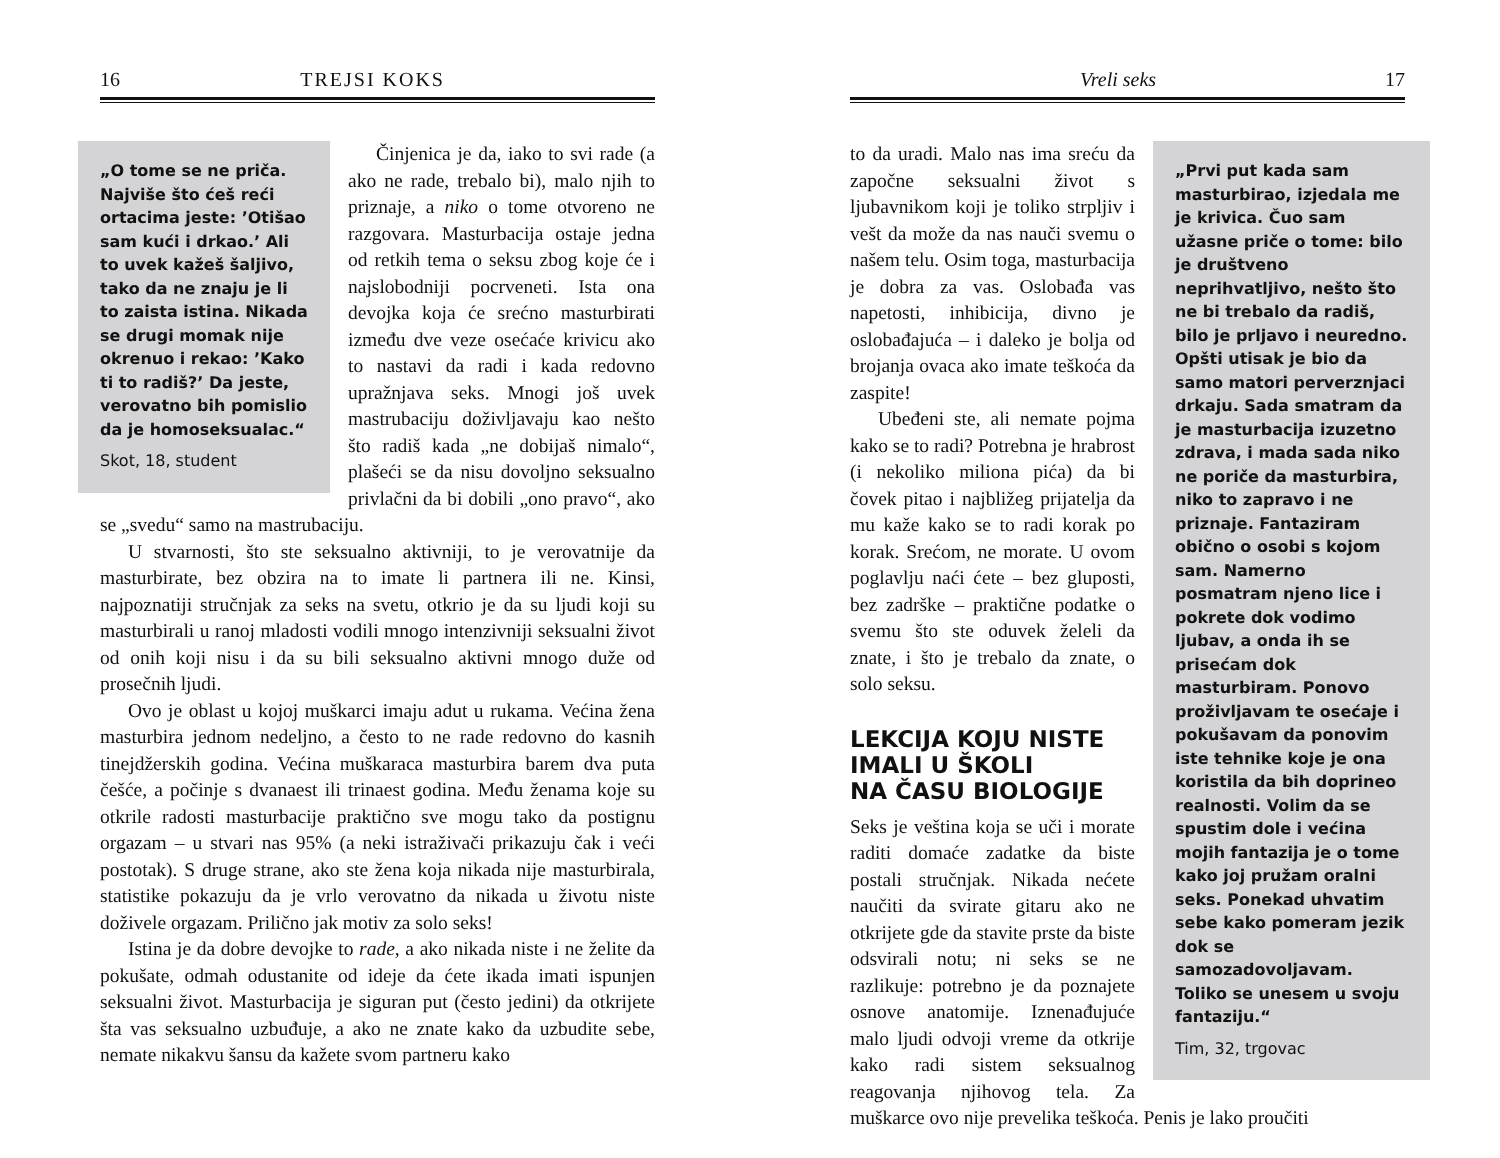16 TREJSI KOKS
„O tome se ne priča. Najviše što ćeš reći ortacima jeste: ’Otišao sam kući i drkao.’ Ali to uvek kažeš šaljivo, tako da ne znaju je li to zaista istina. Nikada se drugi momak nije okrenuo i rekao: ’Kako ti to radiš?’ Da jeste, verovatno bih pomislio da je homoseksualac.“
Skot, 18, student
Činjenica je da, iako to svi rade (a ako ne rade, trebalo bi), malo njih to priznaje, a niko o tome otvoreno ne razgovara. Masturbacija ostaje jedna od retkih tema o seksu zbog koje će i najslobodniji pocrveneti. Ista ona devojka koja će srećno masturbirati između dve veze osećaće krivicu ako to nastavi da radi i kada redovno upražnjava seks. Mnogi još uvek mastrubaciju doživljavaju kao nešto što radiš kada „ne dobijaš nimalo“, plašeći se da nisu dovoljno seksualno privlačni da bi dobili „ono pravo“, ako se „svedu“ samo na mastrubaciju.
U stvarnosti, što ste seksualno aktivniji, to je verovatnije da masturbirate, bez obzira na to imate li partnera ili ne. Kinsi, najpoznatiji stručnjak za seks na svetu, otkrio je da su ljudi koji su masturbirali u ranoj mladosti vodili mnogo intenzivniji seksualni život od onih koji nisu i da su bili seksualno aktivni mnogo duže od prosečnih ljudi.
Ovo je oblast u kojoj muškarci imaju adut u rukama. Većina žena masturbira jednom nedeljno, a često to ne rade redovno do kasnih tinejdžerskih godina. Većina muškaraca masturbira barem dva puta češće, a počinje s dvanaest ili trinaest godina. Među ženama koje su otkrile radosti masturbacije praktično sve mogu tako da postignu orgazam – u stvari nas 95% (a neki istraživači prikazuju čak i veći postotak). S druge strane, ako ste žena koja nikada nije masturbirala, statistike pokazuju da je vrlo verovatno da nikada u životu niste doživele orgazam. Prilično jak motiv za solo seks!
Istina je da dobre devojke to rade, a ako nikada niste i ne želite da pokušate, odmah odustanite od ideje da ćete ikada imati ispunjen seksualni život. Masturbacija je siguran put (često jedini) da otkrijete šta vas seksualno uzbuđuje, a ako ne znate kako da uzbudite sebe, nemate nikakvu šansu da kažete svom partneru kako
Vreli seks 17
„Prvi put kada sam masturbirao, izjedala me je krivica. Čuo sam užasne priče o tome: bilo je društveno neprihvatljivo, nešto što ne bi trebalo da radiš, bilo je prljavo i neuredno. Opšti utisak je bio da samo matori perverznjaci drkaju. Sada smatram da je masturbacija izuzetno zdrava, i mada sada niko ne poriče da masturbira, niko to zapravo i ne priznaje. Fantaziram obično o osobi s kojom sam. Namerno posmatram njeno lice i pokrete dok vodimo ljubav, a onda ih se prisećam dok masturbiram. Ponovo proživljavam te osećaje i pokušavam da ponovim iste tehnike koje je ona koristila da bih doprineo realnosti. Volim da se spustim dole i većina mojih fantazija je o tome kako joj pružam oralni seks. Ponekad uhvatim sebe kako pomeram jezik dok se samozadovoljavam. Toliko se unesem u svoju fantaziju.“
Tim, 32, trgovac
to da uradi. Malo nas ima sreću da započne seksualni život s ljubavnikom koji je toliko strpljiv i vešt da može da nas nauči svemu o našem telu. Osim toga, masturbacija je dobra za vas. Oslobađa vas napetosti, inhibicija, divno je oslobađajuća – i daleko je bolja od brojanja ovaca ako imate teškoća da zaspite!
Ubeđeni ste, ali nemate pojma kako se to radi? Potrebna je hrabrost (i nekoliko miliona pića) da bi čovek pitao i najbližeg prijatelja da mu kaže kako se to radi korak po korak. Srećom, ne morate. U ovom poglavlju naći ćete – bez gluposti, bez zadrške – praktične podatke o svemu što ste oduvek želeli da znate, i što je trebalo da znate, o solo seksu.
LEKCIJA KOJU NISTE
IMALI U ŠKOLI
NA ČASU BIOLOGIJE
Seks je veština koja se uči i morate raditi domaće zadatke da biste postali stručnjak. Nikada nećete naučiti da svirate gitaru ako ne otkrijete gde da stavite prste da biste odsvirali notu; ni seks se ne razlikuje: potrebno je da poznajete osnove anatomije. Iznenađujuće malo ljudi odvoji vreme da otkrije kako radi sistem seksualnog reagovanja njihovog tela. Za muškarce ovo nije prevelika teškoća. Penis je lako proučiti